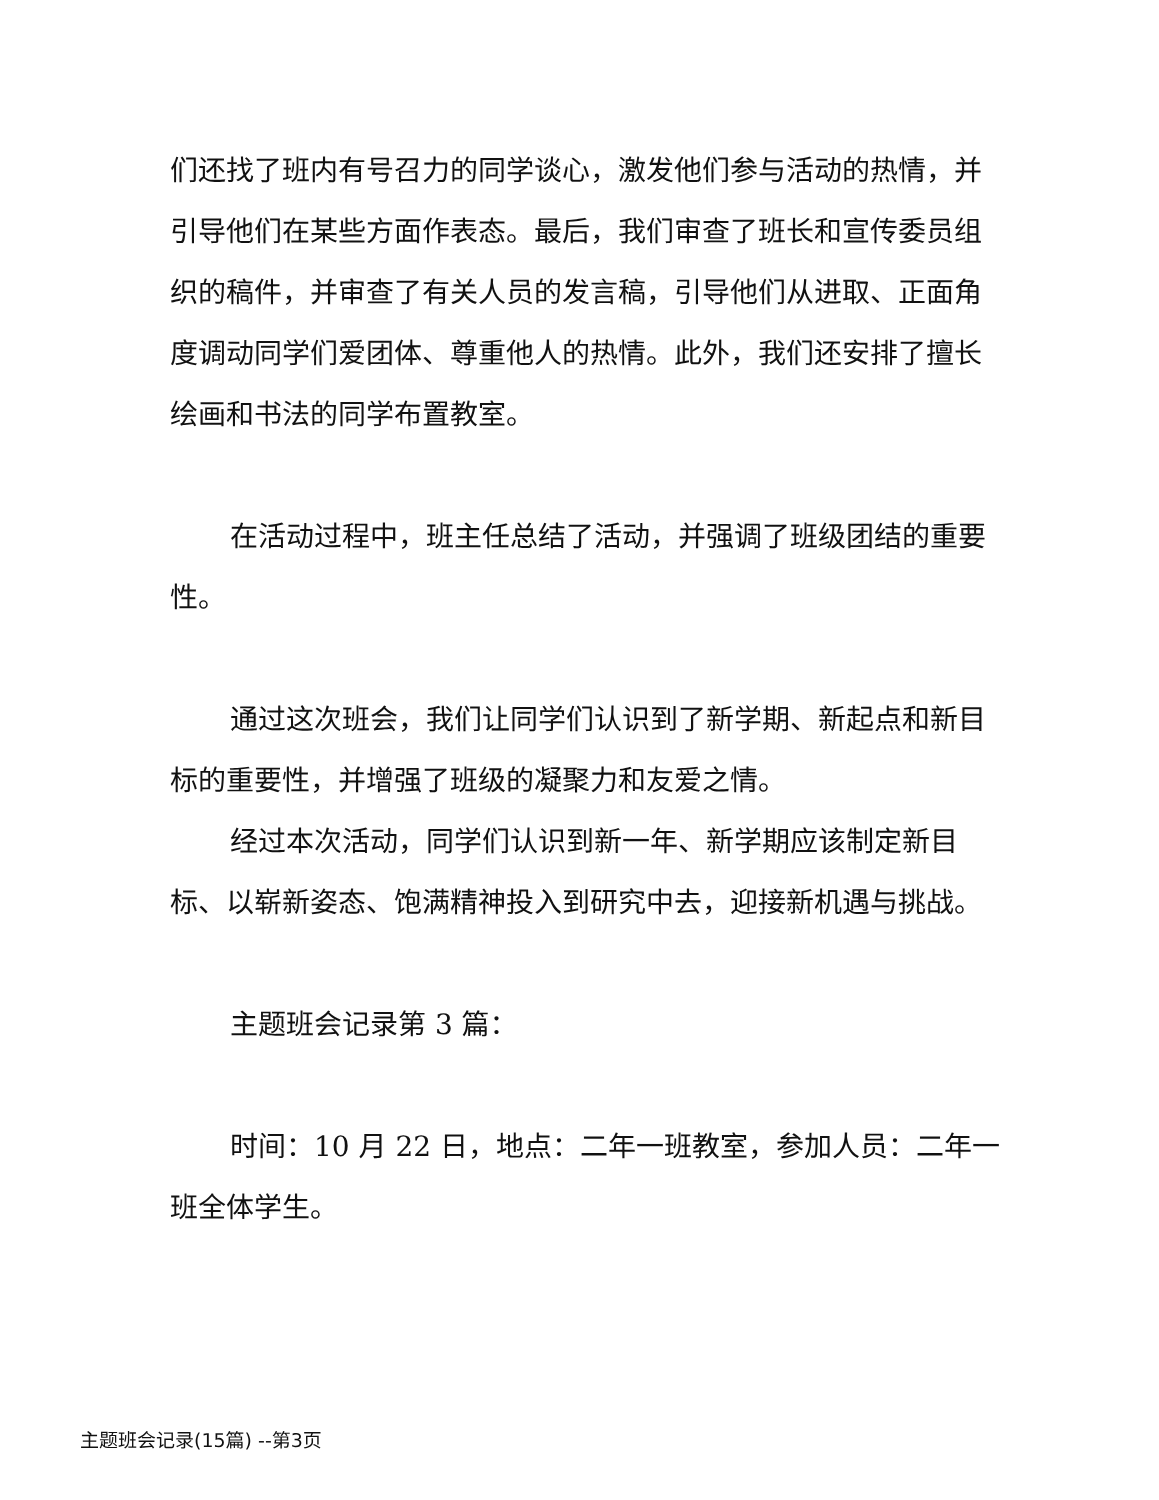们还找了班内有号召力的同学谈心，激发他们参与活动的热情，并引导他们在某些方面作表态。最后，我们审查了班长和宣传委员组织的稿件，并审查了有关人员的发言稿，引导他们从进取、正面角度调动同学们爱团体、尊重他人的热情。此外，我们还安排了擅长绘画和书法的同学布置教室。
在活动过程中，班主任总结了活动，并强调了班级团结的重要性。
通过这次班会，我们让同学们认识到了新学期、新起点和新目标的重要性，并增强了班级的凝聚力和友爱之情。
经过本次活动，同学们认识到新一年、新学期应该制定新目标、以崭新姿态、饱满精神投入到研究中去，迎接新机遇与挑战。
主题班会记录第 3 篇：
时间：10 月 22 日，地点：二年一班教室，参加人员：二年一班全体学生。
主题班会记录(15篇) --第3页